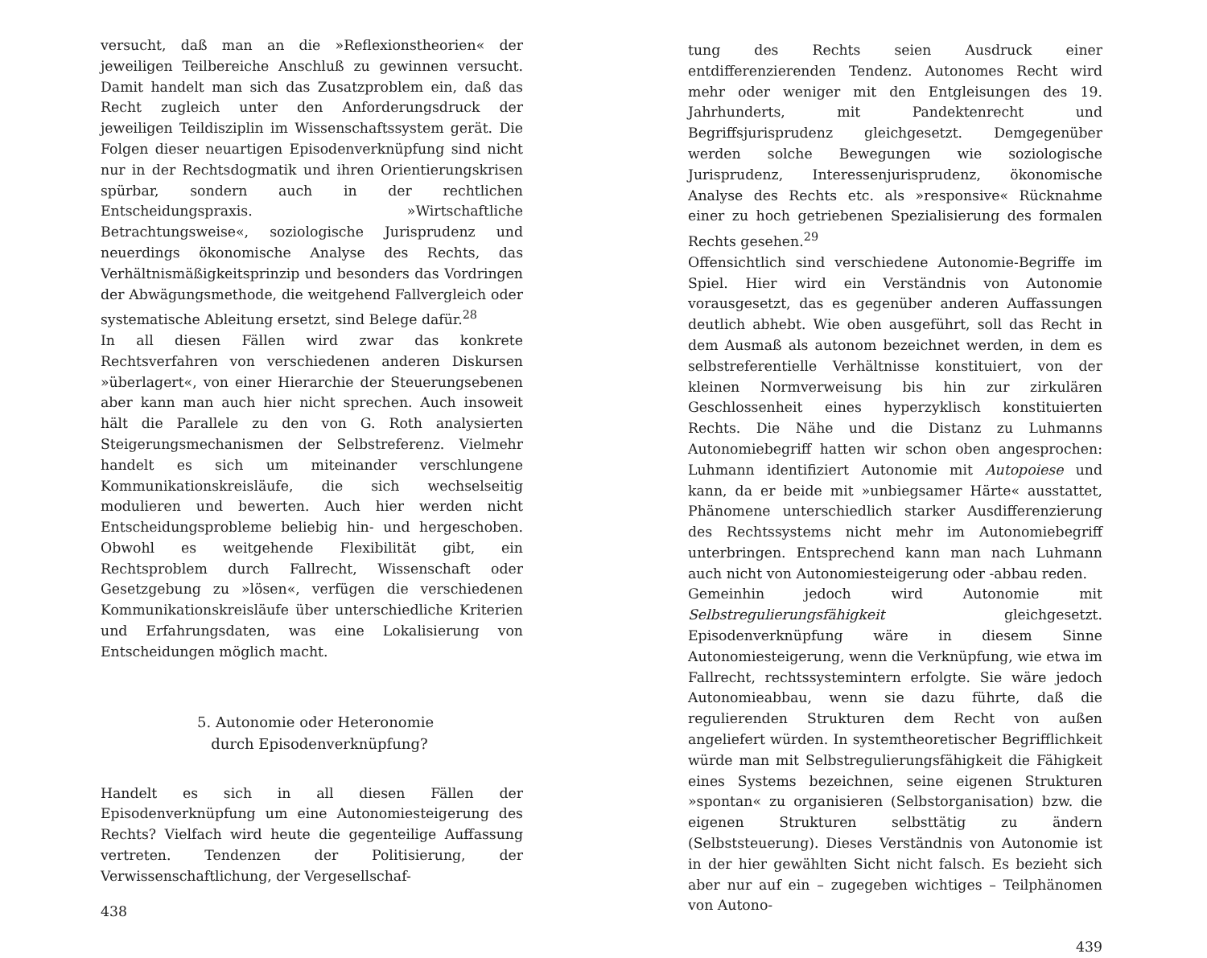versucht, daß man an die »Reflexionstheorien« der jeweiligen Teilbereiche Anschluß zu gewinnen versucht. Damit handelt man sich das Zusatzproblem ein, daß das Recht zugleich unter den Anforderungsdruck der jeweiligen Teildisziplin im Wissenschaftssystem gerät. Die Folgen dieser neuartigen Episodenverknüpfung sind nicht nur in der Rechtsdogmatik und ihren Orientierungskrisen spürbar, sondern auch in der rechtlichen Entscheidungspraxis. »Wirtschaftliche Betrachtungsweise«, soziologische Jurisprudenz und neuerdings ökonomische Analyse des Rechts, das Verhältnismäßigkeitsprinzip und besonders das Vordringen der Abwägungsmethode, die weitgehend Fallvergleich oder systematische Ableitung ersetzt, sind Belege dafür.<sup>28</sup>
In all diesen Fällen wird zwar das konkrete Rechtsverfahren von verschiedenen anderen Diskursen »überlagert«, von einer Hierarchie der Steuerungsebenen aber kann man auch hier nicht sprechen. Auch insoweit hält die Parallele zu den von G. Roth analysierten Steigerungsmechanismen der Selbstreferenz. Vielmehr handelt es sich um miteinander verschlungene Kommunikationskreisläufe, die sich wechselseitig modulieren und bewerten. Auch hier werden nicht Entscheidungsprobleme beliebig hin- und hergeschoben. Obwohl es weitgehende Flexibilität gibt, ein Rechtsproblem durch Fallrecht, Wissenschaft oder Gesetzgebung zu »lösen«, verfügen die verschiedenen Kommunikationskreisläufe über unterschiedliche Kriterien und Erfahrungsdaten, was eine Lokalisierung von Entscheidungen möglich macht.
5. Autonomie oder Heteronomie
durch Episodenverknüpfung?
Handelt es sich in all diesen Fällen der Episodenverknüpfung um eine Autonomiesteigerung des Rechts? Vielfach wird heute die gegenteilige Auffassung vertreten. Tendenzen der Politisierung, der Verwissenschaftlichung, der Vergesellschaf-
438
tung des Rechts seien Ausdruck einer entdifferenzierenden Tendenz. Autonomes Recht wird mehr oder weniger mit den Entgleisungen des 19. Jahrhunderts, mit Pandektenrecht und Begriffsjurisprudenz gleichgesetzt. Demgegenüber werden solche Bewegungen wie soziologische Jurisprudenz, Interessenjurisprudenz, ökonomische Analyse des Rechts etc. als »responsive« Rücknahme einer zu hoch getriebenen Spezialisierung des formalen Rechts gesehen.<sup>29</sup>
Offensichtlich sind verschiedene Autonomie-Begriffe im Spiel. Hier wird ein Verständnis von Autonomie vorausgesetzt, das es gegenüber anderen Auffassungen deutlich abhebt. Wie oben ausgeführt, soll das Recht in dem Ausmaß als autonom bezeichnet werden, in dem es selbstreferentielle Verhältnisse konstituiert, von der kleinen Normverweisung bis hin zur zirkulären Geschlossenheit eines hyperzyklisch konstituierten Rechts. Die Nähe und die Distanz zu Luhmanns Autonomiebegriff hatten wir schon oben angesprochen: Luhmann identifiziert Autonomie mit Autopoiese und kann, da er beide mit »unbiegsamer Härte« ausstattet, Phänomene unterschiedlich starker Ausdifferenzierung des Rechtssystems nicht mehr im Autonomiebegriff unterbringen. Entsprechend kann man nach Luhmann auch nicht von Autonomiesteigerung oder -abbau reden.
Gemeinhin jedoch wird Autonomie mit Selbstregulierungsfähigkeit gleichgesetzt. Episodenverknüpfung wäre in diesem Sinne Autonomiesteigerung, wenn die Verknüpfung, wie etwa im Fallrecht, rechtssystemintern erfolgte. Sie wäre jedoch Autonomieabbau, wenn sie dazu führte, daß die regulierenden Strukturen dem Recht von außen angeliefert würden. In systemtheoretischer Begrifflichkeit würde man mit Selbstregulierungsfähigkeit die Fähigkeit eines Systems bezeichnen, seine eigenen Strukturen »spontan« zu organisieren (Selbstorganisation) bzw. die eigenen Strukturen selbsttätig zu ändern (Selbststeuerung). Dieses Verständnis von Autonomie ist in der hier gewählten Sicht nicht falsch. Es bezieht sich aber nur auf ein – zugegeben wichtiges – Teilphänomen von Autono-
439